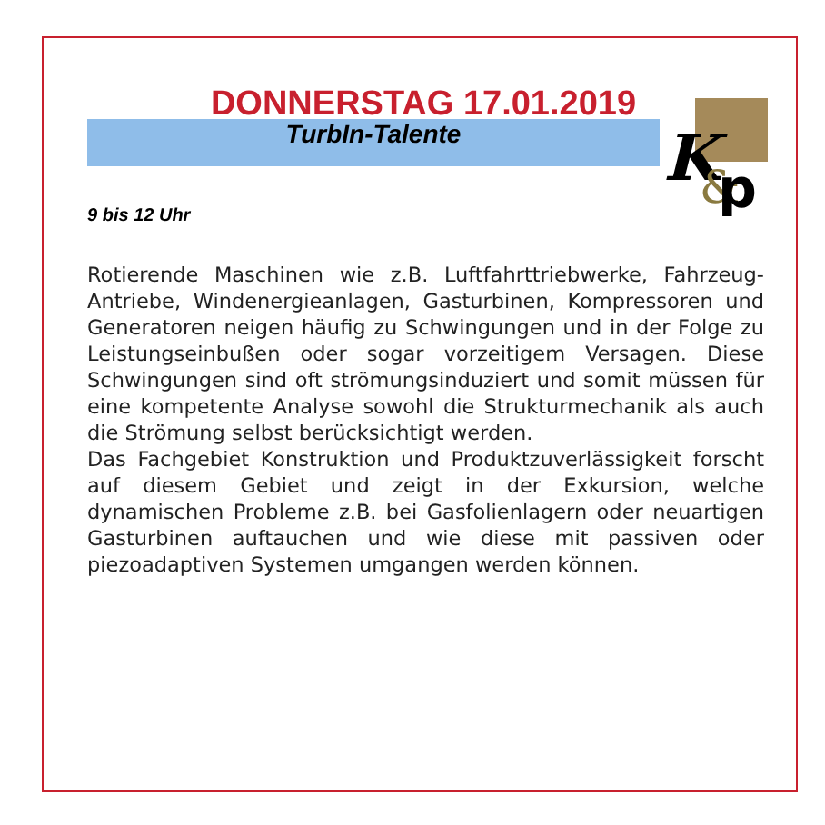K
&
p
DONNERSTAG 17.01.2019
TurbIn-Talente
9 bis 12 Uhr
Rotierende Maschinen wie z.B. Luftfahrttriebwerke, Fahrzeug-Antriebe, Windenergieanlagen, Gasturbinen, Kompressoren und Generatoren neigen häufig zu Schwingungen und in der Folge zu Leistungseinbußen oder sogar vorzeitigem Versagen. Diese Schwingungen sind oft strömungsinduziert und somit müssen für eine kompetente Analyse sowohl die Strukturmechanik als auch die Strömung selbst berücksichtigt werden.
Das Fachgebiet Konstruktion und Produktzuverlässigkeit forscht auf diesem Gebiet und zeigt in der Exkursion, welche dynamischen Probleme z.B. bei Gasfolienlagern oder neuartigen Gasturbinen auftauchen und wie diese mit passiven oder piezoadaptiven Systemen umgangen werden können.